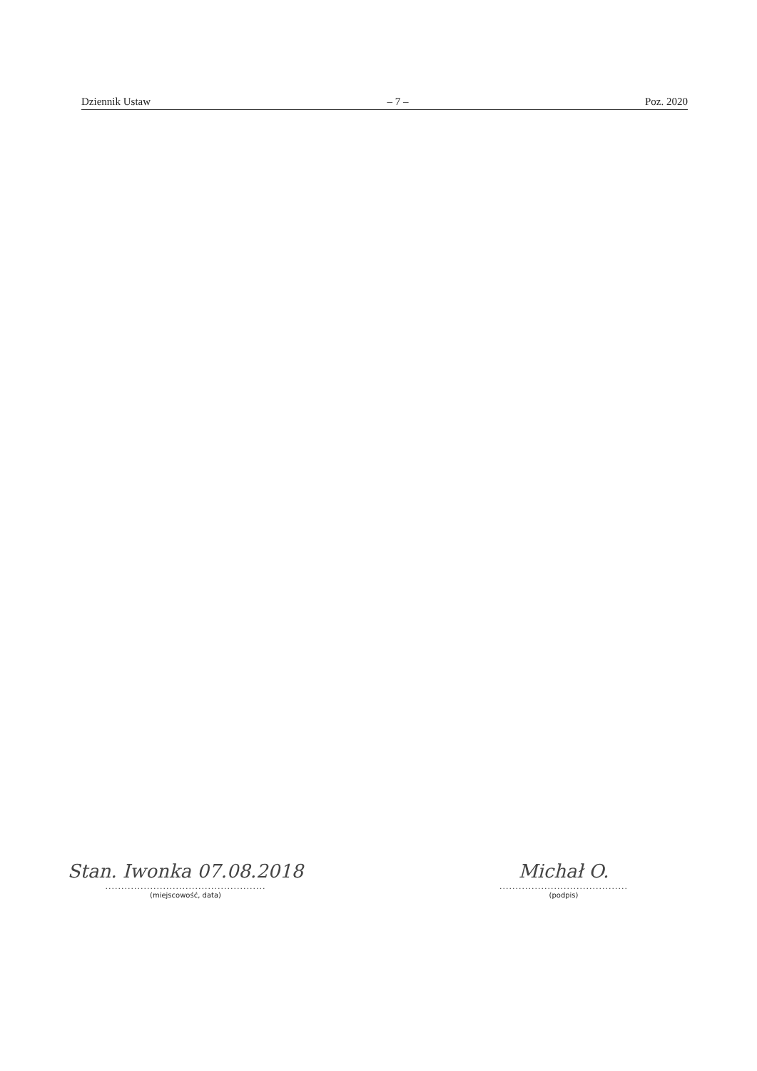Dziennik Ustaw – 7 – Poz. 2020
Stan. Iwonka 07.08.2018
..................................................
(miejscowość, data)
Michał O.
........................................
(podpis)